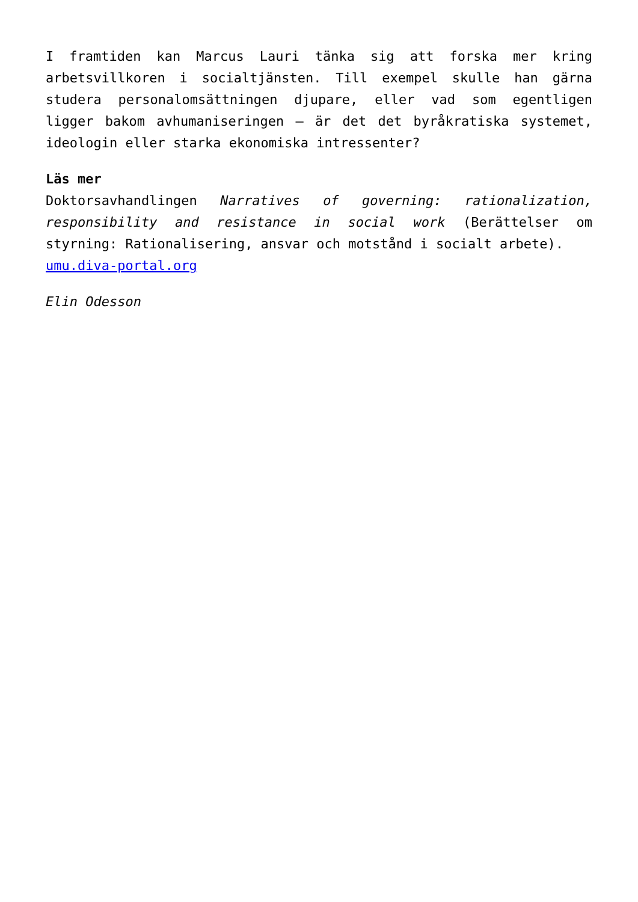I framtiden kan Marcus Lauri tänka sig att forska mer kring arbetsvillkoren i socialtjänsten. Till exempel skulle han gärna studera personalomsättningen djupare, eller vad som egentligen ligger bakom avhumaniseringen – är det det byråkratiska systemet, ideologin eller starka ekonomiska intressenter?
Läs mer
Doktorsavhandlingen Narratives of governing: rationalization, responsibility and resistance in social work (Berättelser om styrning: Rationalisering, ansvar och motstånd i socialt arbete).
umu.diva-portal.org
Elin Odesson